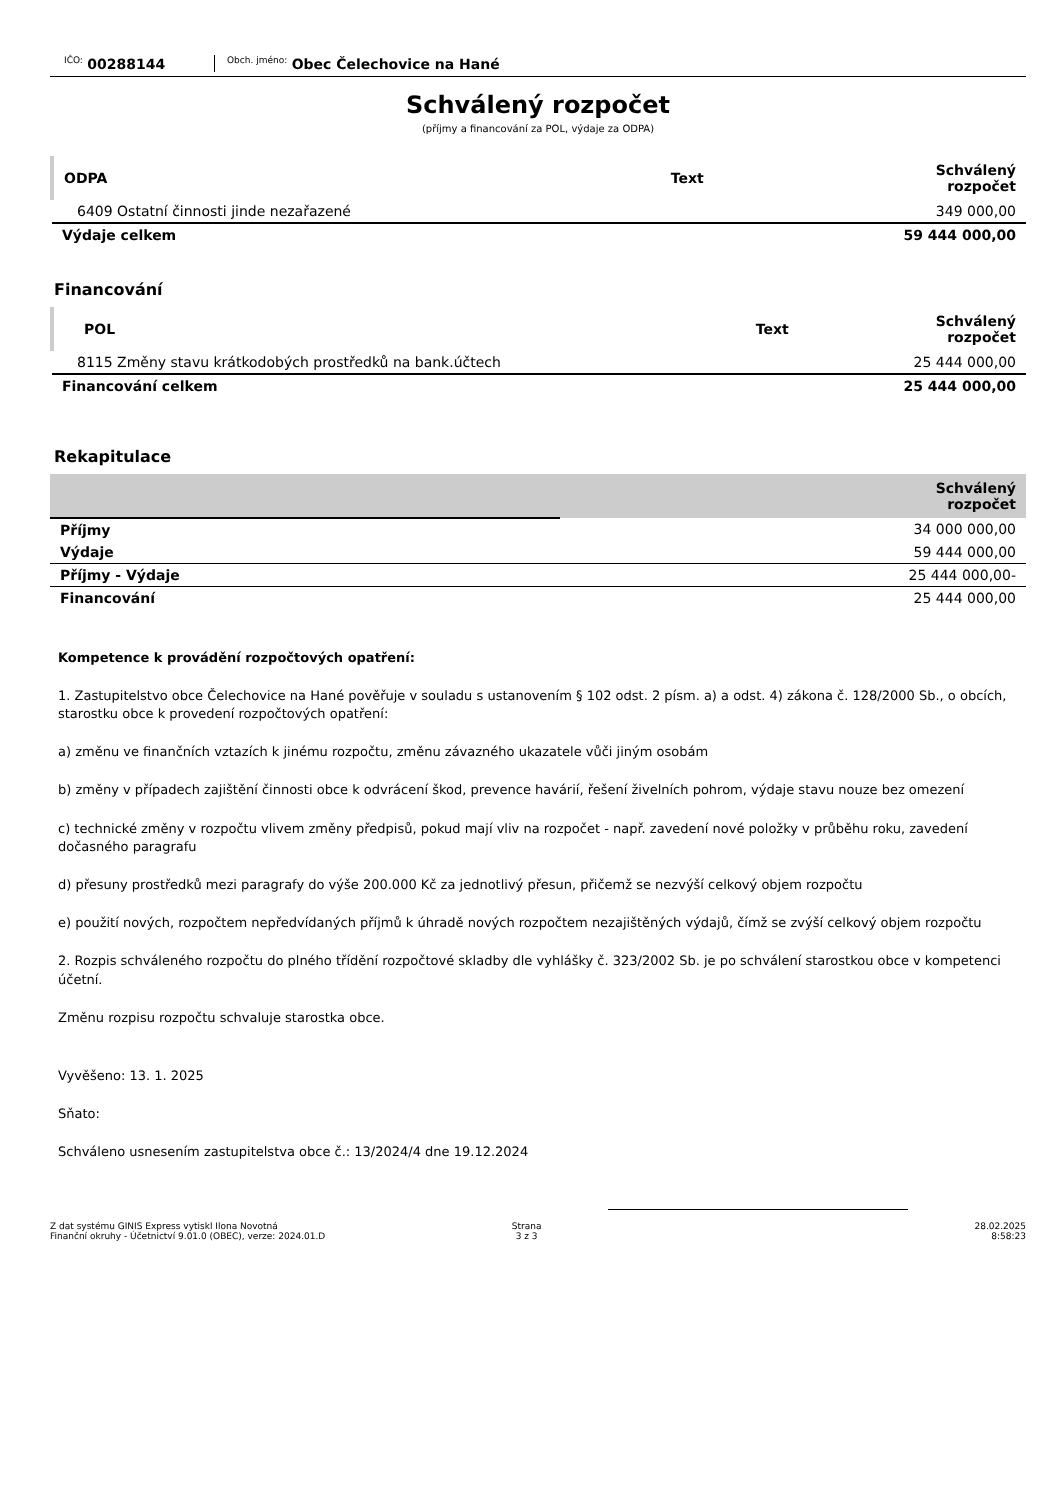<sup>IČO:</sup> 00288144
<sup>Obch. jméno:</sup> Obec Čelechovice na Hané
Schválený rozpočet
(příjmy a financování za POL, výdaje za ODPA)
| ODPA | Text | Schválený rozpočet |
| --- | --- | --- |
| 6409 Ostatní činnosti jinde nezařazené | | 349 000,00 |
| Výdaje celkem | | 59 444 000,00 |
Financování
| POL | Text | Schválený rozpočet |
| --- | --- | --- |
| 8115 Změny stavu krátkodobých prostředků na bank.účtech | | 25 444 000,00 |
| Financování celkem | | 25 444 000,00 |
Rekapitulace
| | Schválený rozpočet |
| --- | --- |
| Příjmy | 34 000 000,00 |
| Výdaje | 59 444 000,00 |
| Příjmy - Výdaje | 25 444 000,00- |
| Financování | 25 444 000,00 |
Kompetence k provádění rozpočtových opatření:
1. Zastupitelstvo obce Čelechovice na Hané pověřuje v souladu s ustanovením § 102 odst. 2 písm. a) a odst. 4) zákona č. 128/2000 Sb., o obcích, starostku obce k provedení rozpočtových opatření:
a) změnu ve finančních vztazích k jinému rozpočtu, změnu závazného ukazatele vůči jiným osobám
b) změny v případech zajištění činnosti obce k odvrácení škod, prevence havárií, řešení živelních pohrom, výdaje stavu nouze bez omezení
c) technické změny v rozpočtu vlivem změny předpisů, pokud mají vliv na rozpočet - např. zavedení nové položky v průběhu roku, zavedení dočasného paragrafu
d) přesuny prostředků mezi paragrafy do výše 200.000 Kč za jednotlivý přesun, přičemž se nezvýší celkový objem rozpočtu
e) použití nových, rozpočtem nepředvídaných příjmů k úhradě nových rozpočtem nezajištěných výdajů, čímž se zvýší celkový objem rozpočtu
2. Rozpis schváleného rozpočtu do plného třídění rozpočtové skladby dle vyhlášky č. 323/2002 Sb. je po schválení starostkou obce v kompetenci účetní.
Změnu rozpisu rozpočtu schvaluje starostka obce.
Vyvěšeno: 13. 1. 2025
Sňato:
Schváleno usnesením zastupitelstva obce č.: 13/2024/4 dne 19.12.2024
Z dat systému GINIS Express vytiskl Ilona Novotná
Finanční okruhy - Účetnictví 9.01.0 (OBEC), verze: 2024.01.D
Strana
3 z 3
28.02.2025
8:58:23